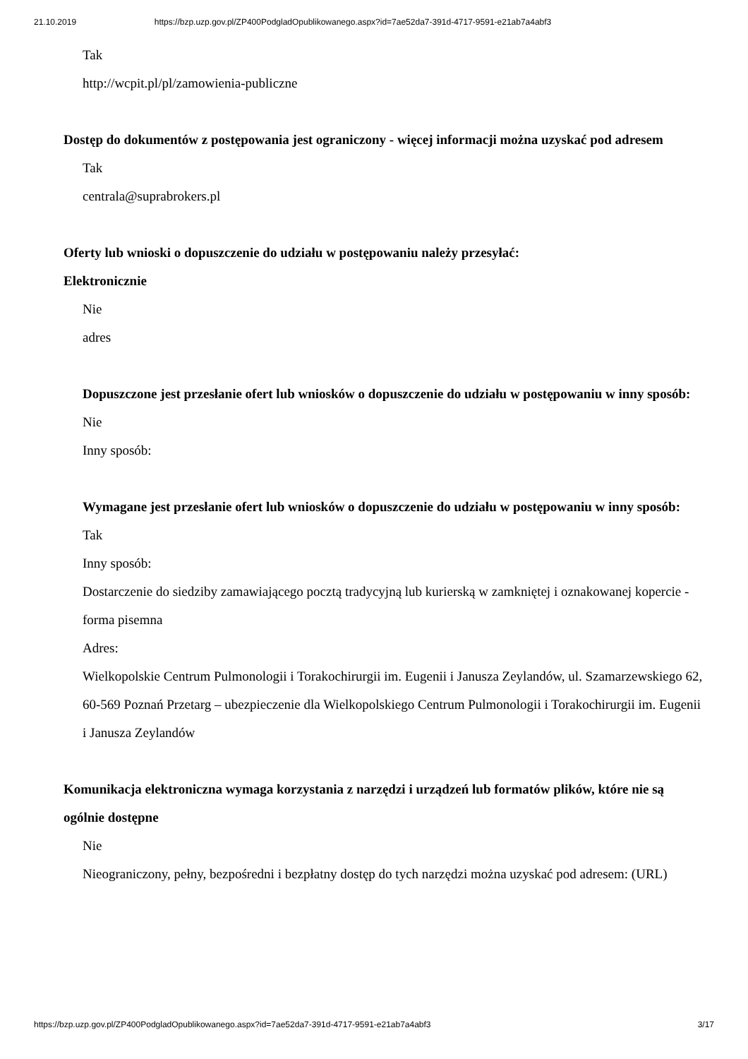21.10.2019 https://bzp.uzp.gov.pl/ZP400PodgladOpublikowanego.aspx?id=7ae52da7-391d-4717-9591-e21ab7a4abf3
Tak
http://wcpit.pl/pl/zamowienia-publiczne
Dostęp do dokumentów z postępowania jest ograniczony - więcej informacji można uzyskać pod adresem
Tak
centrala@suprabrokers.pl
Oferty lub wnioski o dopuszczenie do udziału w postępowaniu należy przesyłać:
Elektronicznie
Nie
adres
Dopuszczone jest przesłanie ofert lub wniosków o dopuszczenie do udziału w postępowaniu w inny sposób:
Nie
Inny sposób:
Wymagane jest przesłanie ofert lub wniosków o dopuszczenie do udziału w postępowaniu w inny sposób:
Tak
Inny sposób:
Dostarczenie do siedziby zamawiającego pocztą tradycyjną lub kurierską w zamkniętej i oznakowanej kopercie - forma pisemna
Adres:
Wielkopolskie Centrum Pulmonologii i Torakochirurgii im. Eugenii i Janusza Zeylandów, ul. Szamarzewskiego 62, 60-569 Poznań Przetarg – ubezpieczenie dla Wielkopolskiego Centrum Pulmonologii i Torakochirurgii im. Eugenii i Janusza Zeylandów
Komunikacja elektroniczna wymaga korzystania z narzędzi i urządzeń lub formatów plików, które nie są ogólnie dostępne
Nie
Nieograniczony, pełny, bezpośredni i bezpłatny dostęp do tych narzędzi można uzyskać pod adresem: (URL)
https://bzp.uzp.gov.pl/ZP400PodgladOpublikowanego.aspx?id=7ae52da7-391d-4717-9591-e21ab7a4abf3 3/17